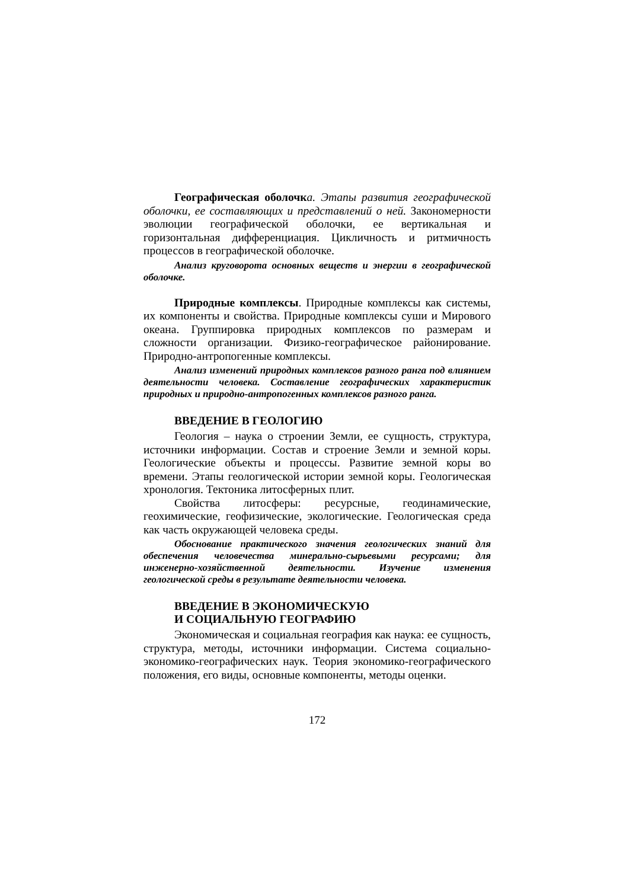Географическая оболочк а. Этапы развития географической оболочки, ее составляющих и представлений о ней. Закономерности эволюции географической оболочки, ее вертикальная и горизонтальная дифференциация. Цикличность и ритмичность процессов в географической оболочке.
Анализ круговорота основных веществ и энергии в географической оболочке.
Природные комплексы. Природные комплексы как системы, их компоненты и свойства. Природные комплексы суши и Мирового океана. Группировка природных комплексов по размерам и сложности организации. Физико-географическое районирование. Природно-антропогенные комплексы.
Анализ изменений природных комплексов разного ранга под влиянием деятельности человека. Составление географических характеристик природных и природно-антропогенных комплексов разного ранга.
ВВЕДЕНИЕ В ГЕОЛОГИЮ
Геология – наука о строении Земли, ее сущность, структура, источники информации. Состав и строение Земли и земной коры. Геологические объекты и процессы. Развитие земной коры во времени. Этапы геологической истории земной коры. Геологическая хронология. Тектоника литосферных плит.
Свойства литосферы: ресурсные, геодинамические, геохимические, геофизические, экологические. Геологическая среда как часть окружающей человека среды.
Обоснование практического значения геологических знаний для обеспечения человечества минерально-сырьевыми ресурсами; для инженерно-хозяйственной деятельности. Изучение изменения геологической среды в результате деятельности человека.
ВВЕДЕНИЕ В ЭКОНОМИЧЕСКУЮ
И СОЦИАЛЬНУЮ ГЕОГРАФИЮ
Экономическая и социальная география как наука: ее сущность, структура, методы, источники информации. Система социально-экономико-географических наук. Теория экономико-географического положения, его виды, основные компоненты, методы оценки.
172